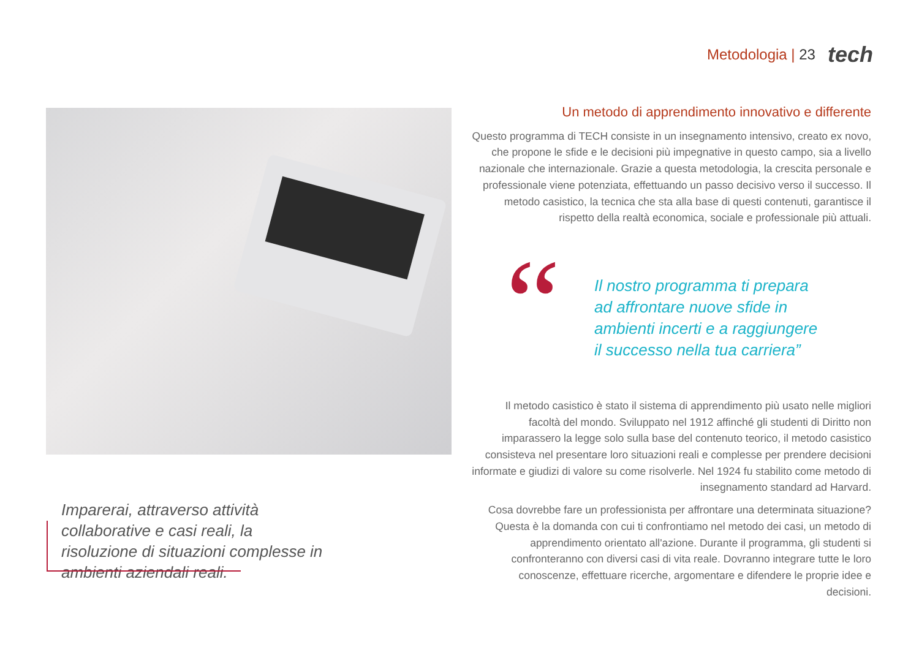Metodologia | 23 tech
Imparerai, attraverso attività collaborative e casi reali, la risoluzione di situazioni complesse in ambienti aziendali reali.
Un metodo di apprendimento innovativo e differente
Questo programma di TECH consiste in un insegnamento intensivo, creato ex novo, che propone le sfide e le decisioni più impegnative in questo campo, sia a livello nazionale che internazionale. Grazie a questa metodologia, la crescita personale e professionale viene potenziata, effettuando un passo decisivo verso il successo. Il metodo casistico, la tecnica che sta alla base di questi contenuti, garantisce il rispetto della realtà economica, sociale e professionale più attuali.
“
Il nostro programma ti prepara ad affrontare nuove sfide in ambienti incerti e a raggiungere il successo nella tua carriera”
Il metodo casistico è stato il sistema di apprendimento più usato nelle migliori facoltà del mondo. Sviluppato nel 1912 affinché gli studenti di Diritto non imparassero la legge solo sulla base del contenuto teorico, il metodo casistico consisteva nel presentare loro situazioni reali e complesse per prendere decisioni informate e giudizi di valore su come risolverle. Nel 1924 fu stabilito come metodo di insegnamento standard ad Harvard.
Cosa dovrebbe fare un professionista per affrontare una determinata situazione? Questa è la domanda con cui ti confrontiamo nel metodo dei casi, un metodo di apprendimento orientato all'azione. Durante il programma, gli studenti si confronteranno con diversi casi di vita reale. Dovranno integrare tutte le loro conoscenze, effettuare ricerche, argomentare e difendere le proprie idee e decisioni.